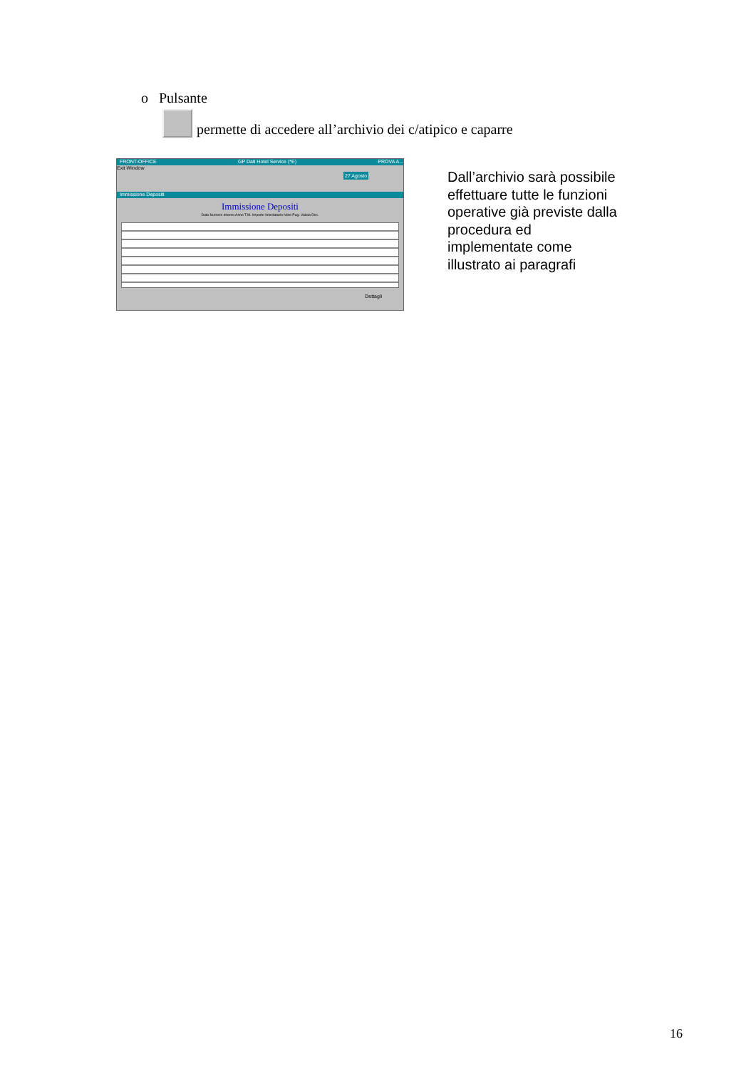o Pulsante
permette di accedere all’archivio dei c/atipico e caparre
FRONT-OFFICE GP Dati Hotel Service (*E) PROVA A...
Exit Window
27 Agosto
Immissione Depositi
Immissione Depositi
Data Numero interno Anno T.M. Importo Intestatario Note Pag. Valuta Doc.
Dettagli
Dall’archivio sarà possibile effettuare tutte le funzioni operative già previste dalla procedura ed implementate come illustrato ai paragrafi
16